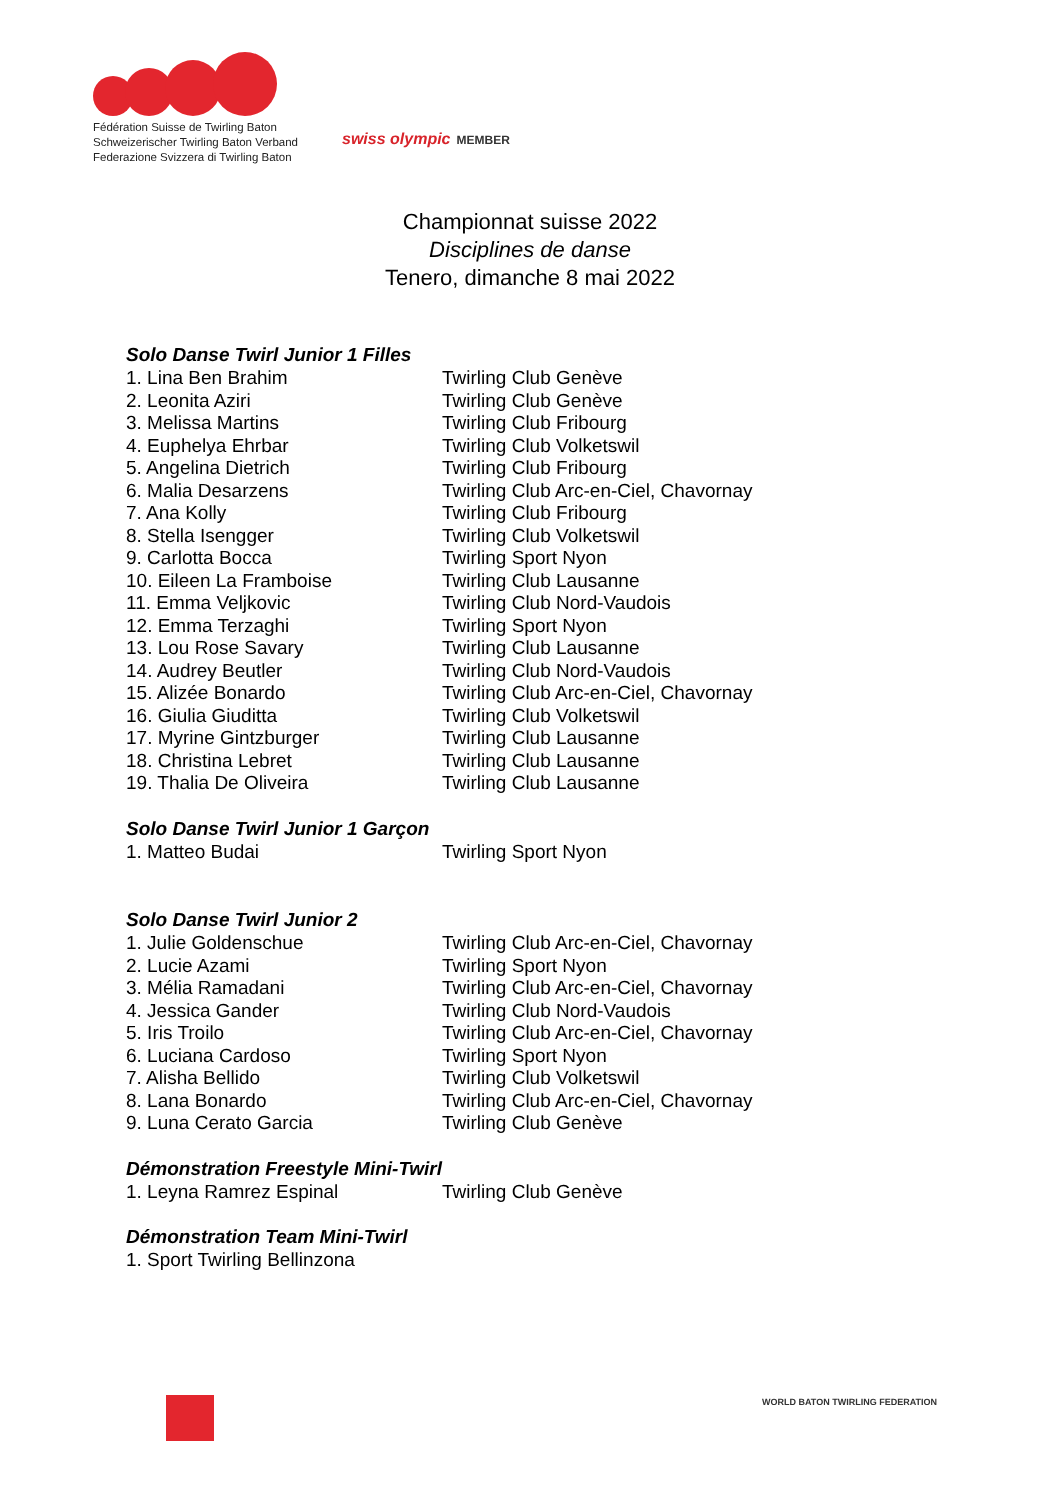Fédération Suisse de Twirling Baton
Schweizerischer Twirling Baton Verband
Federazione Svizzera di Twirling Baton
swiss olympic MEMBER
Championnat suisse 2022
Disciplines de danse
Tenero, dimanche 8 mai 2022
Solo Danse Twirl Junior 1 Filles
| 1. Lina Ben Brahim | Twirling Club Genève |
| 2. Leonita Aziri | Twirling Club Genève |
| 3. Melissa Martins | Twirling Club Fribourg |
| 4. Euphelya Ehrbar | Twirling Club Volketswil |
| 5. Angelina Dietrich | Twirling Club Fribourg |
| 6. Malia Desarzens | Twirling Club Arc-en-Ciel, Chavornay |
| 7. Ana Kolly | Twirling Club Fribourg |
| 8. Stella Isengger | Twirling Club Volketswil |
| 9. Carlotta Bocca | Twirling Sport Nyon |
| 10. Eileen La Framboise | Twirling Club Lausanne |
| 11. Emma Veljkovic | Twirling Club Nord-Vaudois |
| 12. Emma Terzaghi | Twirling Sport Nyon |
| 13. Lou Rose Savary | Twirling Club Lausanne |
| 14. Audrey Beutler | Twirling Club Nord-Vaudois |
| 15. Alizée Bonardo | Twirling Club Arc-en-Ciel, Chavornay |
| 16. Giulia Giuditta | Twirling Club Volketswil |
| 17. Myrine Gintzburger | Twirling Club Lausanne |
| 18. Christina Lebret | Twirling Club Lausanne |
| 19. Thalia De Oliveira | Twirling Club Lausanne |
Solo Danse Twirl Junior 1 Garçon
| 1. Matteo Budai | Twirling Sport Nyon |
Solo Danse Twirl Junior 2
| 1. Julie Goldenschue | Twirling Club Arc-en-Ciel, Chavornay |
| 2. Lucie Azami | Twirling Sport Nyon |
| 3. Mélia Ramadani | Twirling Club Arc-en-Ciel, Chavornay |
| 4. Jessica Gander | Twirling Club Nord-Vaudois |
| 5. Iris Troilo | Twirling Club Arc-en-Ciel, Chavornay |
| 6. Luciana Cardoso | Twirling Sport Nyon |
| 7. Alisha Bellido | Twirling Club Volketswil |
| 8. Lana Bonardo | Twirling Club Arc-en-Ciel, Chavornay |
| 9. Luna Cerato Garcia | Twirling Club Genève |
Démonstration Freestyle Mini-Twirl
| 1. Leyna Ramrez Espinal | Twirling Club Genève |
Démonstration Team Mini-Twirl
| 1. Sport Twirling Bellinzona |
WORLD BATON TWIRLING FEDERATION